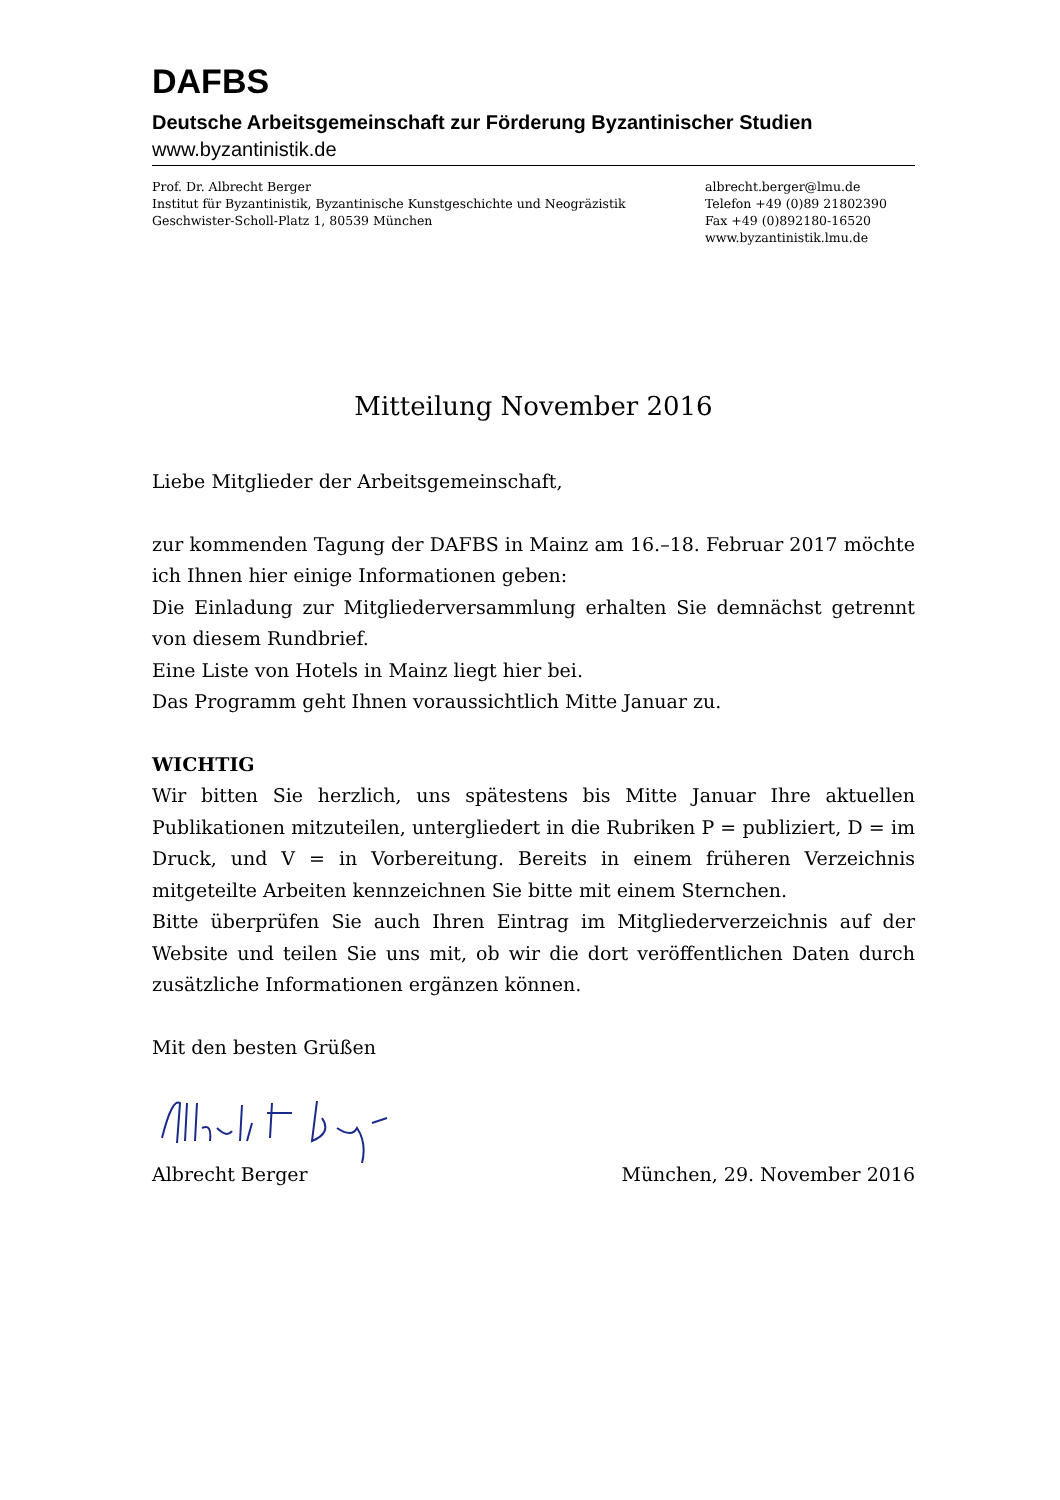DAFBS
Deutsche Arbeitsgemeinschaft zur Förderung Byzantinischer Studien
www.byzantinistik.de
Prof. Dr. Albrecht Berger
Institut für Byzantinistik, Byzantinische Kunstgeschichte und Neogräzistik
Geschwister-Scholl-Platz 1, 80539 München
albrecht.berger@lmu.de
Telefon +49 (0)89 21802390
Fax +49 (0)892180-16520
www.byzantinistik.lmu.de
Mitteilung November 2016
Liebe Mitglieder der Arbeitsgemeinschaft,
zur kommenden Tagung der DAFBS in Mainz am 16.–18. Februar 2017 möchte ich Ihnen hier einige Informationen geben:
Die Einladung zur Mitgliederversammlung erhalten Sie demnächst getrennt von diesem Rundbrief.
Eine Liste von Hotels in Mainz liegt hier bei.
Das Programm geht Ihnen voraussichtlich Mitte Januar zu.
WICHTIG
Wir bitten Sie herzlich, uns spätestens bis Mitte Januar Ihre aktuellen Publikationen mitzuteilen, untergliedert in die Rubriken P = publiziert, D = im Druck, und V = in Vorbereitung. Bereits in einem früheren Verzeichnis mitgeteilte Arbeiten kennzeichnen Sie bitte mit einem Sternchen.
Bitte überprüfen Sie auch Ihren Eintrag im Mitgliederverzeichnis auf der Website und teilen Sie uns mit, ob wir die dort veröffentlichen Daten durch zusätzliche Informationen ergänzen können.
Mit den besten Grüßen
Albrecht Berger München, 29. November 2016